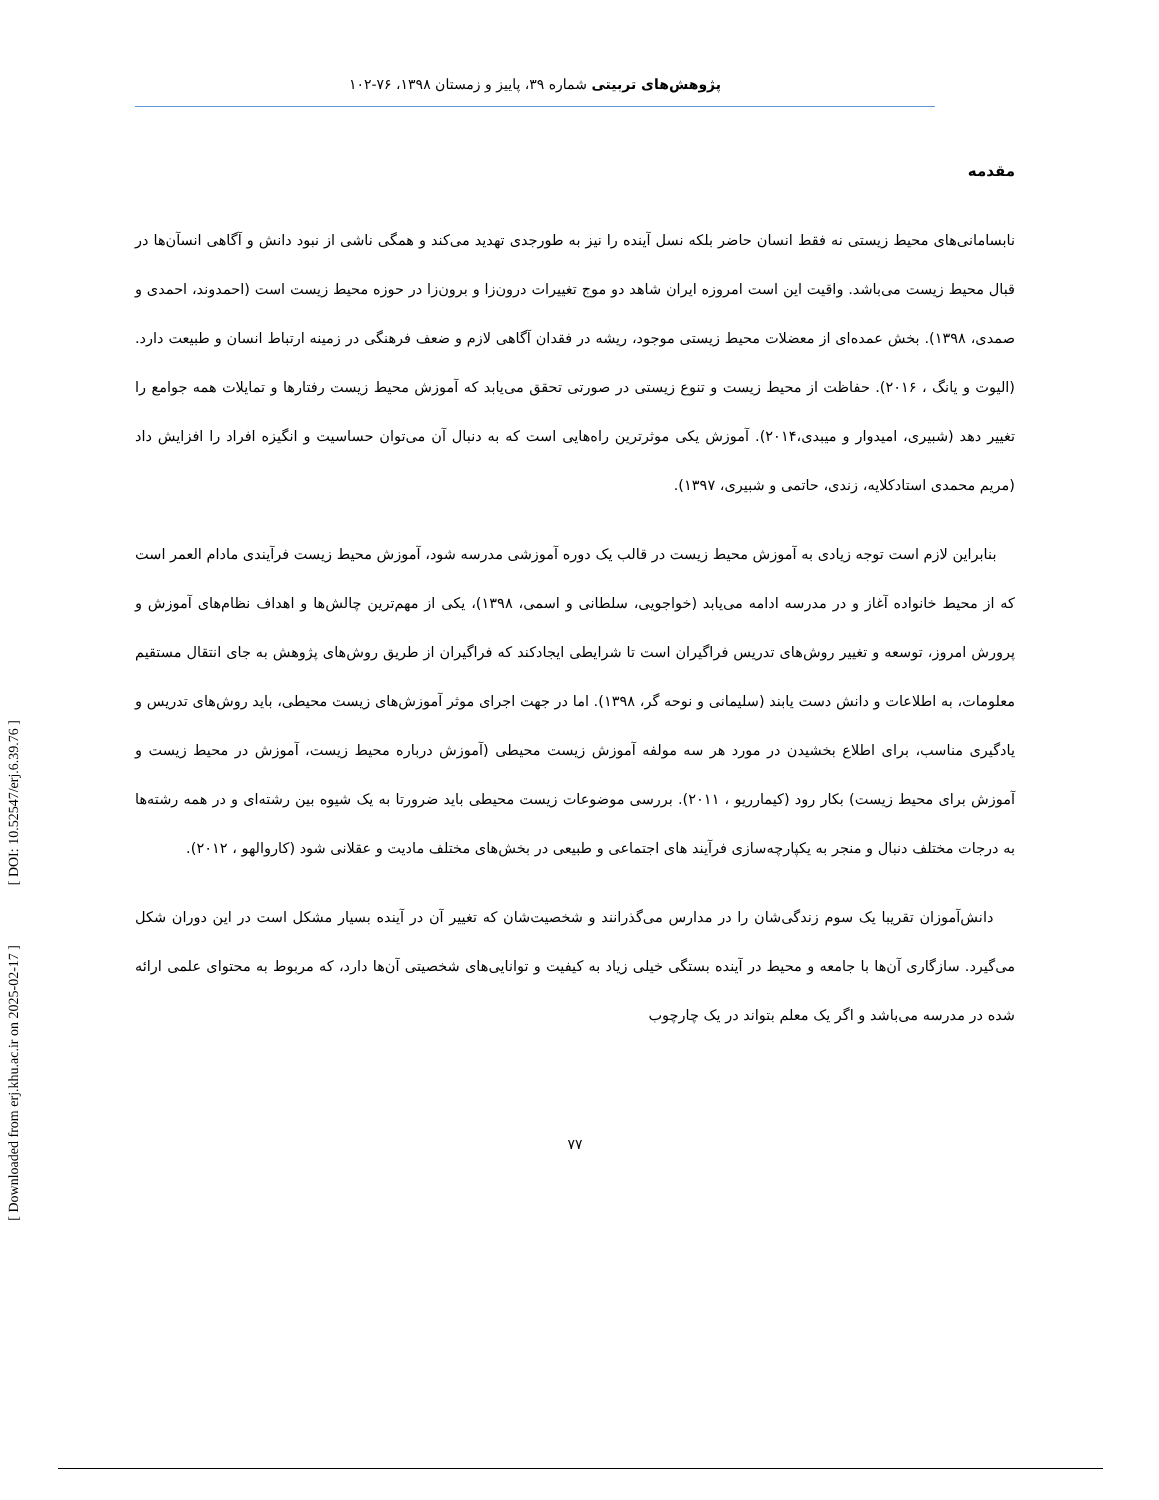[ DOI: 10.52547/erj.6.39.76 ]
[ Downloaded from erj.khu.ac.ir on 2025-02-17 ]
پژوهش‌های تربیتی شماره ۳۹، پاییز و زمستان ۱۳۹۸، ۷۶-۱۰۲
مقدمه
نابسامانی‌های محیط زیستی نه فقط انسان حاضر بلکه نسل آینده را نیز به طورجدی تهدید می‌کند و همگی ناشی از نبود دانش و آگاهی انسآن‌ها در قبال محیط زیست می‌باشد. واقیت این است امروزه ایران شاهد دو موج تغییرات درون‌زا و برون‌زا در حوزه محیط زیست است (احمدوند، احمدی و صمدی، ۱۳۹۸). بخش عمده‌ای از معضلات محیط زیستی موجود، ریشه در فقدان آگاهی لازم و ضعف فرهنگی در زمینه ارتباط انسان و طبیعت دارد. (الیوت و یانگ ، ۲۰۱۶). حفاظت از محیط زیست و تنوع زیستی در صورتی تحقق می‌یابد که آموزش محیط زیست رفتارها و تمایلات همه جوامع را تغییر دهد (شبیری، امیدوار و میبدی،۲۰۱۴). آموزش یکی موثرترین راه‌هایی است که به دنبال آن می‌توان حساسیت و انگیزه افراد را افزایش داد (مریم محمدی استادکلایه، زندی، حاتمی و شبیری، ۱۳۹۷).
بنابراین لازم است توجه زیادی به آموزش محیط زیست در قالب یک دوره آموزشی مدرسه شود، آموزش محیط زیست فرآیندی مادام العمر است که از محیط خانواده آغاز و در مدرسه ادامه می‌یابد (خواجویی، سلطانی و اسمی، ۱۳۹۸)، یکی از مهم‌ترین چالش‌ها و اهداف نظام‌های آموزش و پرورش امروز، توسعه و تغییر روش‌های تدریس فراگیران است تا شرایطی ایجادکند که فراگیران از طریق روش‌های پژوهش به جای انتقال مستقیم معلومات، به اطلاعات و دانش دست یابند (سلیمانی و نوحه گر، ۱۳۹۸). اما در جهت اجرای موثر آموزش‌های زیست محیطی، باید روش‌های تدریس و یادگیری مناسب، برای اطلاع بخشیدن در مورد هر سه مولفه آموزش زیست محیطی (آموزش درباره محیط زیست، آموزش در محیط زیست و آموزش برای محیط زیست) بکار رود (کیمارریو ، ۲۰۱۱). بررسی موضوعات زیست محیطی باید ضرورتا به یک شیوه بین رشته‌ای و در همه رشته‌ها به درجات مختلف دنبال و منجر به یکپارچه‌سازی فرآیند های اجتماعی و طبیعی در بخش‌های مختلف مادیت و عقلانی شود (کاروالهو ، ۲۰۱۲).
دانش‌آموزان تقریبا یک سوم زندگی‌شان را در مدارس می‌گذرانند و شخصیت‌شان که تغییر آن در آینده بسیار مشکل است در این دوران شکل می‌گیرد. سازگاری آن‌ها با جامعه و محیط در آینده بستگی خیلی زیاد به کیفیت و توانایی‌های شخصیتی آن‌ها دارد، که مربوط به محتوای علمی ارائه شده در مدرسه می‌باشد و اگر یک معلم بتواند در یک چارچوب
۷۷